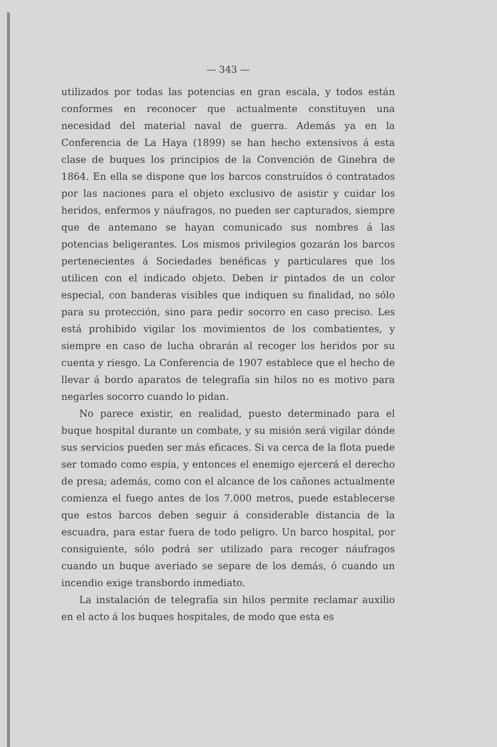— 343 —
utilizados por todas las potencias en gran escala, y todos están conformes en reconocer que actualmente constituyen una necesidad del material naval de guerra. Además ya en la Conferencia de La Haya (1899) se han hecho extensivos á esta clase de buques los principios de la Convención de Ginebra de 1864. En ella se dispone que los barcos construídos ó contratados por las naciones para el objeto exclusivo de asistir y cuidar los heridos, enfermos y náufragos, no pueden ser capturados, siempre que de antemano se hayan comunicado sus nombres á las potencias beligerantes. Los mismos privilegios gozarán los barcos pertenecientes á Sociedades benéficas y particulares que los utilicen con el indicado objeto. Deben ir pintados de un color especial, con banderas visibles que indiquen su finalidad, no sólo para su protección, sino para pedir socorro en caso preciso. Les está prohibido vigilar los movimientos de los combatientes, y siempre en caso de lucha obrarán al recoger los heridos por su cuenta y riesgo. La Conferencia de 1907 establece que el hecho de llevar á bordo aparatos de telegrafía sin hilos no es motivo para negarles socorro cuando lo pidan.
No parece existir, en realidad, puesto determinado para el buque hospital durante un combate, y su misión será vigilar dónde sus servicios pueden ser más eficaces. Si va cerca de la flota puede ser tomado como espía, y entonces el enemigo ejercerá el derecho de presa; además, como con el alcance de los cañones actualmente comienza el fuego antes de los 7.000 metros, puede establecerse que estos barcos deben seguir á considerable distancia de la escuadra, para estar fuera de todo peligro. Un barco hospital, por consiguiente, sólo podrá ser utilizado para recoger náufragos cuando un buque averiado se separe de los demás, ó cuando un incendio exige transbordo inmediato.
La instalación de telegrafía sin hilos permite reclamar auxilio en el acto á los buques hospitales, de modo que esta es